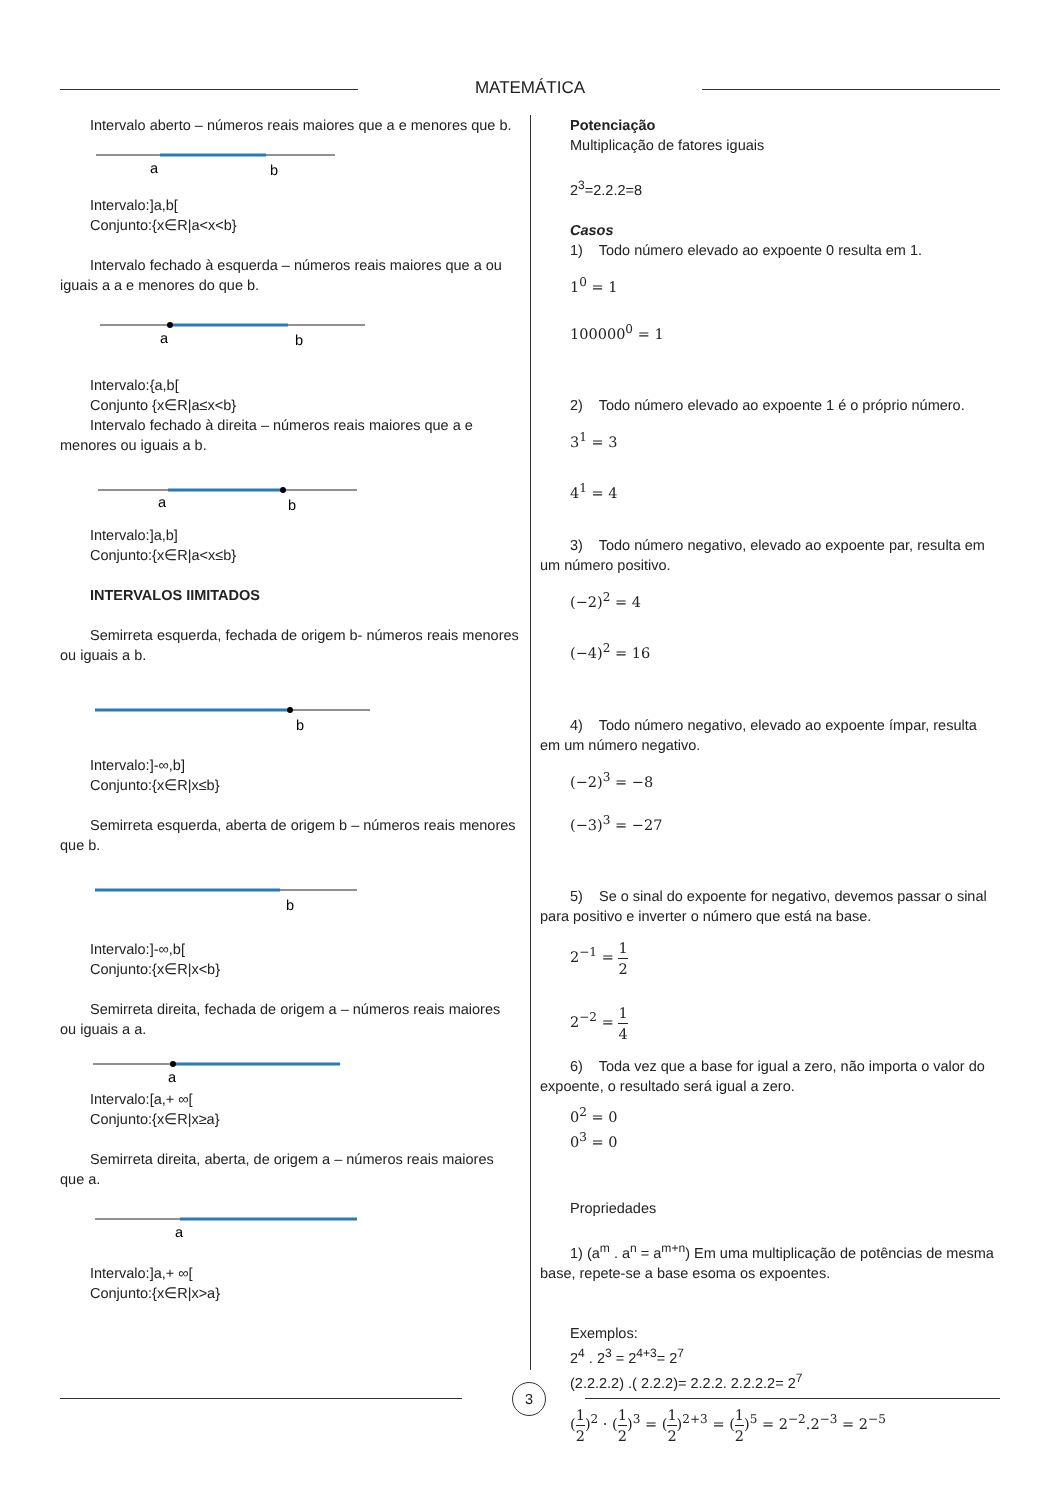MATEMÁTICA
Intervalo aberto – números reais maiores que a e menores que b.
a
b
Intervalo:]a,b[
Conjunto:{x∈R|a<x<b}
Intervalo fechado à esquerda – números reais maiores que a ou iguais a a e menores do que b.
a
b
Intervalo:{a,b[
Conjunto {x∈R|a≤x<b}
Intervalo fechado à direita – números reais maiores que a e menores ou iguais a b.
a
b
Intervalo:]a,b]
Conjunto:{x∈R|a<x≤b}
INTERVALOS IIMITADOS
Semirreta esquerda, fechada de origem b- números reais menores ou iguais a b.
b
Intervalo:]-∞,b]
Conjunto:{x∈R|x≤b}
Semirreta esquerda, aberta de origem b – números reais menores que b.
b
Intervalo:]-∞,b[
Conjunto:{x∈R|x<b}
Semirreta direita, fechada de origem a – números reais maiores ou iguais a a.
a
Intervalo:[a,+ ∞[
Conjunto:{x∈R|x≥a}
Semirreta direita, aberta, de origem a – números reais maiores que a.
a
Intervalo:]a,+ ∞[
Conjunto:{x∈R|x>a}
Potenciação
Multiplicação de fatores iguais
2<sup>3</sup>=2.2.2=8
Casos
1) Todo número elevado ao expoente 0 resulta em 1.
1<sup>0</sup> = 1
100000<sup>0</sup> = 1
2) Todo número elevado ao expoente 1 é o próprio número.
3<sup>1</sup> = 3
4<sup>1</sup> = 4
3) Todo número negativo, elevado ao expoente par, resulta em um número positivo.
(−2)<sup>2</sup> = 4
(−4)<sup>2</sup> = 16
4) Todo número negativo, elevado ao expoente ímpar, resulta em um número negativo.
(−2)<sup>3</sup> = −8
(−3)<sup>3</sup> = −27
5) Se o sinal do expoente for negativo, devemos passar o sinal para positivo e inverter o número que está na base.
2<sup>−1</sup> = 1 2
2<sup>−2</sup> = 1 4
6) Toda vez que a base for igual a zero, não importa o valor do expoente, o resultado será igual a zero.
0<sup>2</sup> = 0
0<sup>3</sup> = 0
Propriedades
1) (a<sup>m</sup> . a<sup>n</sup> = a<sup>m+n</sup>) Em uma multiplicação de potências de mesma base, repete-se a base esoma os expoentes.
Exemplos:
2<sup>4</sup> . 2<sup>3</sup> = 2<sup>4+3</sup>= 2<sup>7</sup>
(2.2.2.2) .( 2.2.2)= 2.2.2. 2.2.2.2= 2<sup>7</sup>
(1 2)<sup>2</sup> · (1 2)<sup>3</sup> = (1 2)<sup>2+3</sup> = (1 2)<sup>5</sup> = 2<sup>−2</sup>.2<sup>−3</sup> = 2<sup>−5</sup>
3